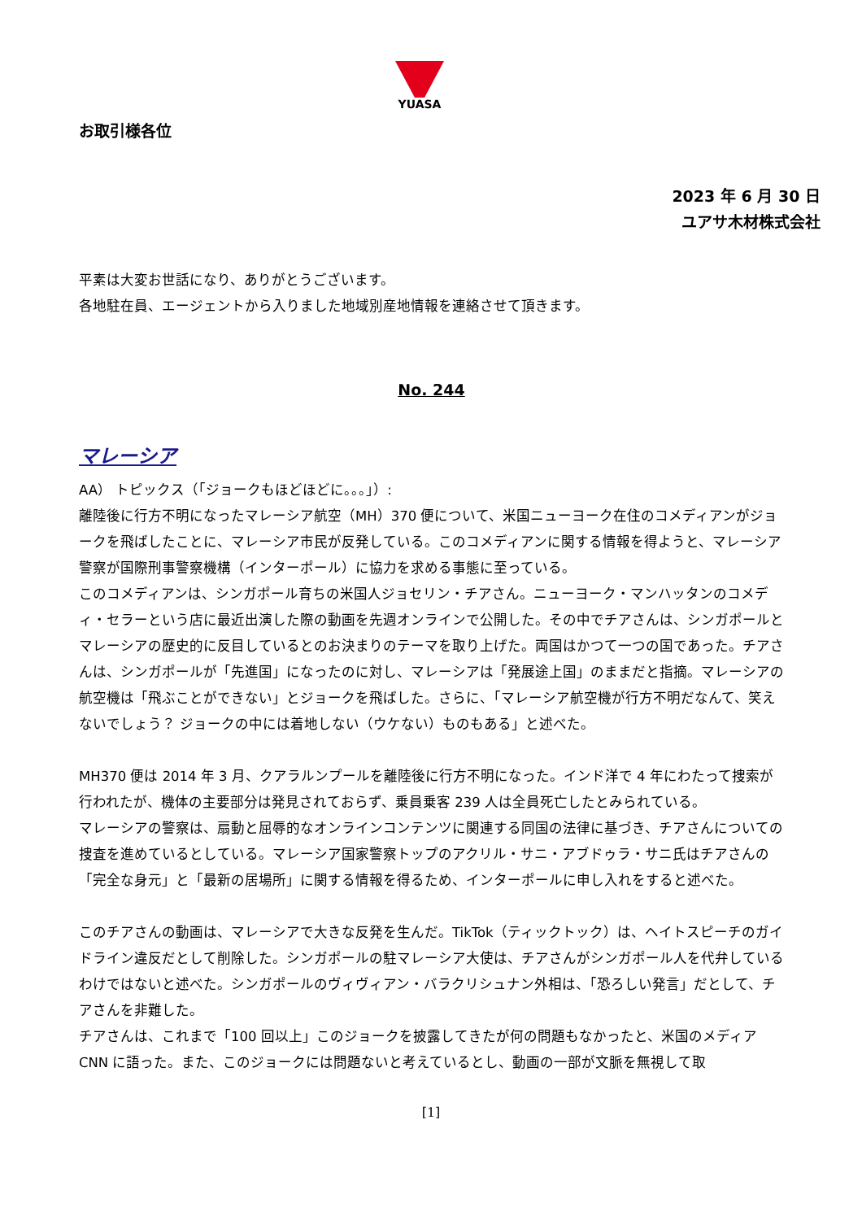YUASA
お取引様各位
2023 年 6 月 30 日
ユアサ木材株式会社
平素は大変お世話になり、ありがとうございます。
各地駐在員、エージェントから入りました地域別産地情報を連絡させて頂きます。
No. 244
マレーシア
AA） トピックス（「ジョークもほどほどに。。。」）:
離陸後に行方不明になったマレーシア航空（MH）370 便について、米国ニューヨーク在住のコメディアンがジョークを飛ばしたことに、マレーシア市民が反発している。このコメディアンに関する情報を得ようと、マレーシア警察が国際刑事警察機構（インターポール）に協力を求める事態に至っている。
このコメディアンは、シンガポール育ちの米国人ジョセリン・チアさん。ニューヨーク・マンハッタンのコメディ・セラーという店に最近出演した際の動画を先週オンラインで公開した。その中でチアさんは、シンガポールとマレーシアの歴史的に反目しているとのお決まりのテーマを取り上げた。両国はかつて一つの国であった。チアさんは、シンガポールが「先進国」になったのに対し、マレーシアは「発展途上国」のままだと指摘。マレーシアの航空機は「飛ぶことができない」とジョークを飛ばした。さらに、「マレーシア航空機が行方不明だなんて、笑えないでしょう？ ジョークの中には着地しない（ウケない）ものもある」と述べた。
MH370 便は 2014 年 3 月、クアラルンプールを離陸後に行方不明になった。インド洋で 4 年にわたって捜索が行われたが、機体の主要部分は発見されておらず、乗員乗客 239 人は全員死亡したとみられている。
マレーシアの警察は、扇動と屈辱的なオンラインコンテンツに関連する同国の法律に基づき、チアさんについての捜査を進めているとしている。マレーシア国家警察トップのアクリル・サニ・アブドゥラ・サニ氏はチアさんの「完全な身元」と「最新の居場所」に関する情報を得るため、インターポールに申し入れをすると述べた。
このチアさんの動画は、マレーシアで大きな反発を生んだ。TikTok（ティックトック）は、ヘイトスピーチのガイドライン違反だとして削除した。シンガポールの駐マレーシア大使は、チアさんがシンガポール人を代弁しているわけではないと述べた。シンガポールのヴィヴィアン・バラクリシュナン外相は、「恐ろしい発言」だとして、チアさんを非難した。
チアさんは、これまで「100 回以上」このジョークを披露してきたが何の問題もなかったと、米国のメディア CNN に語った。また、このジョークには問題ないと考えているとし、動画の一部が文脈を無視して取
[1]